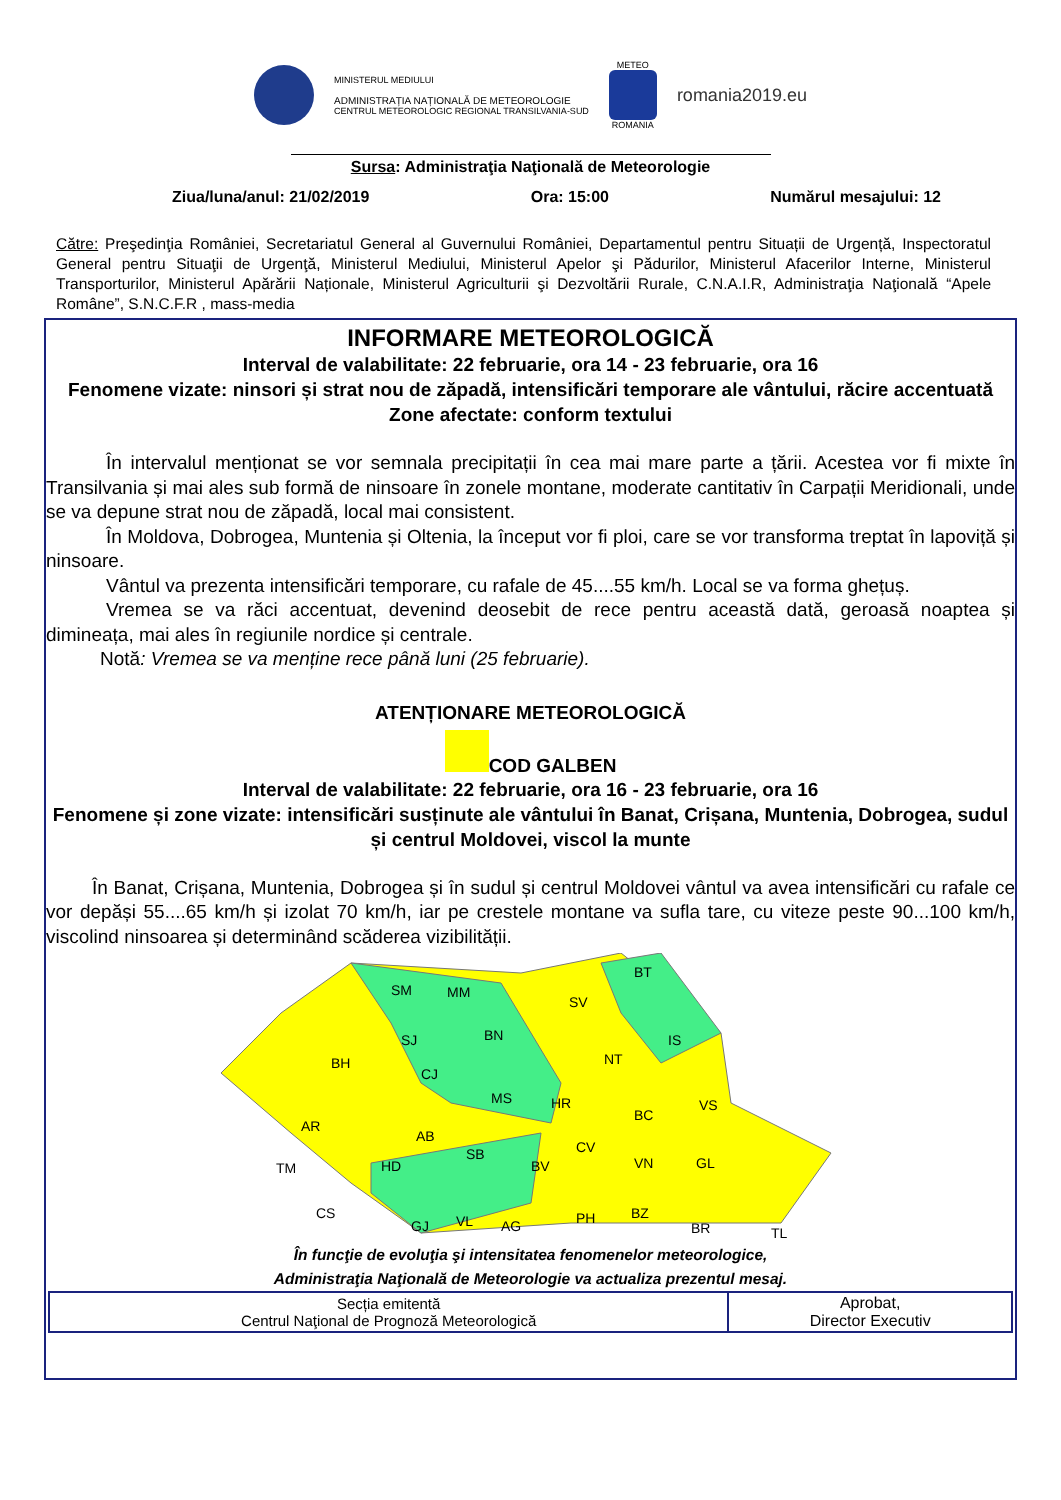MINISTERUL MEDIULUI
ADMINISTRAȚIA NAȚIONALĂ DE METEOROLOGIE
CENTRUL METEOROLOGIC REGIONAL TRANSILVANIA-SUD
METEO
ROMANIA
romania2019.eu
Sursa: Administraţia Naţională de Meteorologie
Ziua/luna/anul: 21/02/2019 Ora: 15:00 Numărul mesajului: 12
Către: Preşedinţia României, Secretariatul General al Guvernului României, Departamentul pentru Situații de Urgență, Inspectoratul General pentru Situaţii de Urgenţă, Ministerul Mediului, Ministerul Apelor şi Pădurilor, Ministerul Afacerilor Interne, Ministerul Transporturilor, Ministerul Apărării Naționale, Ministerul Agriculturii şi Dezvoltării Rurale, C.N.A.I.R, Administraţia Naţională “Apele Române”, S.N.C.F.R , mass-media
INFORMARE METEOROLOGICĂ
Interval de valabilitate: 22 februarie, ora 14 - 23 februarie, ora 16
Fenomene vizate: ninsori și strat nou de zăpadă, intensificări temporare ale vântului, răcire accentuată
Zone afectate: conform textului
În intervalul menționat se vor semnala precipitații în cea mai mare parte a țării. Acestea vor fi mixte în Transilvania și mai ales sub formă de ninsoare în zonele montane, moderate cantitativ în Carpații Meridionali, unde se va depune strat nou de zăpadă, local mai consistent.
În Moldova, Dobrogea, Muntenia și Oltenia, la început vor fi ploi, care se vor transforma treptat în lapoviță și ninsoare.
Vântul va prezenta intensificări temporare, cu rafale de 45....55 km/h. Local se va forma ghețuș.
Vremea se va răci accentuat, devenind deosebit de rece pentru această dată, geroasă noaptea și dimineața, mai ales în regiunile nordice și centrale.
Notă: Vremea se va menține rece până luni (25 februarie).
ATENȚIONARE METEOROLOGICĂ
COD GALBEN
Interval de valabilitate: 22 februarie, ora 16 - 23 februarie, ora 16
Fenomene și zone vizate: intensificări susținute ale vântului în Banat, Crișana, Muntenia, Dobrogea, sudul și centrul Moldovei, viscol la munte
În Banat, Crișana, Muntenia, Dobrogea și în sudul și centrul Moldovei vântul va avea intensificări cu rafale ce vor depăși 55....65 km/h și izolat 70 km/h, iar pe crestele montane va sufla tare, cu viteze peste 90...100 km/h, viscolind ninsoarea și determinând scăderea vizibilității.
SM
MM
SV
BT
SJ
BN
IS
BH
CJ
NT
MS
HR
BC
VS
AR
AB
SB
CV
TM
HD
BV
VN
GL
CS
GJ
VL
AG
PH
BZ
BR
TL
În funcţie de evoluţia şi intensitatea fenomenelor meteorologice,
Administraţia Naţională de Meteorologie va actualiza prezentul mesaj.
| Secția emitentă Centrul Naţional de Prognoză Meteorologică | Aprobat, Director Executiv |